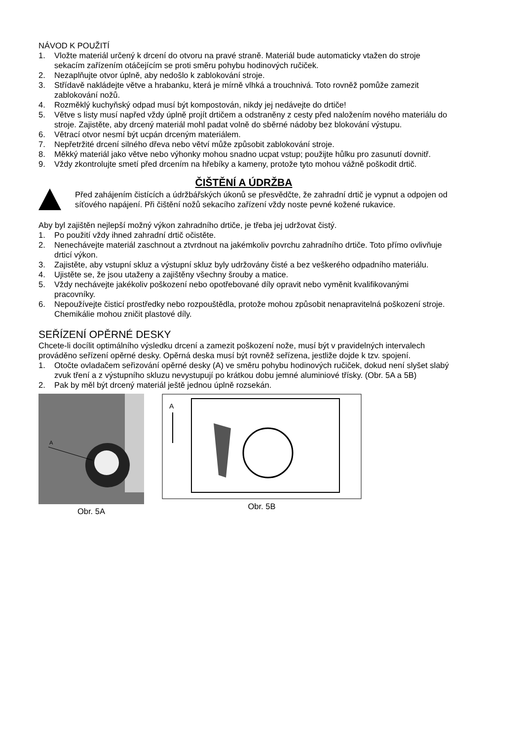NÁVOD K POUŽITÍ
1. Vložte materiál určený k drcení do otvoru na pravé straně. Materiál bude automaticky vtažen do stroje sekacím zařízením otáčejícím se proti směru pohybu hodinových ručiček.
2. Nezaplňujte otvor úplně, aby nedošlo k zablokování stroje.
3. Střídavě nakládejte větve a hrabanku, která je mírně vlhká a trouchnivá. Toto rovněž pomůže zamezit zablokování nožů.
4. Rozměklý kuchyňský odpad musí být kompostován, nikdy jej nedávejte do drtiče!
5. Větve s listy musí napřed vždy úplně projít drtičem a odstraněny z cesty před naložením nového materiálu do stroje. Zajistěte, aby drcený materiál mohl padat volně do sběrné nádoby bez blokování výstupu.
6. Větrací otvor nesmí být ucpán drceným materiálem.
7. Nepřetržité drcení silného dřeva nebo větví může způsobit zablokování stroje.
8. Měkký materiál jako větve nebo výhonky mohou snadno ucpat vstup; použijte hůlku pro zasunutí dovnitř.
9. Vždy zkontrolujte smetí před drcením na hřebíky a kameny, protože tyto mohou vážně poškodit drtič.
ČIŠTĚNÍ A ÚDRŽBA
Před zahájením čistících a údržbářských úkonů se přesvědčte, že zahradní drtič je vypnut a odpojen od síťového napájení. Při čištění nožů sekacího zařízení vždy noste pevné kožené rukavice.
Aby byl zajištěn nejlepší možný výkon zahradního drtiče, je třeba jej udržovat čistý.
1. Po použití vždy ihned zahradní drtič očistěte.
2. Nenechávejte materiál zaschnout a ztvrdnout na jakémkoliv povrchu zahradního drtiče. Toto přímo ovlivňuje drticí výkon.
3. Zajistěte, aby vstupní skluz a výstupní skluz byly udržovány čisté a bez veškerého odpadního materiálu.
4. Ujistěte se, že jsou utaženy a zajištěny všechny šrouby a matice.
5. Vždy nechávejte jakékoliv poškození nebo opotřebované díly opravit nebo vyměnit kvalifikovanými pracovníky.
6. Nepoužívejte čisticí prostředky nebo rozpouštědla, protože mohou způsobit nenapravitelná poškození stroje. Chemikálie mohou zničit plastové díly.
SEŘÍZENÍ OPĚRNÉ DESKY
Chcete-li docílit optimálního výsledku drcení a zamezit poškození nože, musí být v pravidelných intervalech prováděno seřízení opěrné desky. Opěrná deska musí být rovněž seřízena, jestliže dojde k tzv. spojení.
1. Otočte ovladačem seřizování opěrné desky (A) ve směru pohybu hodinových ručiček, dokud není slyšet slabý zvuk tření a z výstupního skluzu nevystupují po krátkou dobu jemné aluminiové třísky. (Obr. 5A a 5B)
2. Pak by měl být drcený materiál ještě jednou úplně rozsekán.
A
Obr. 5A
A
Obr. 5B